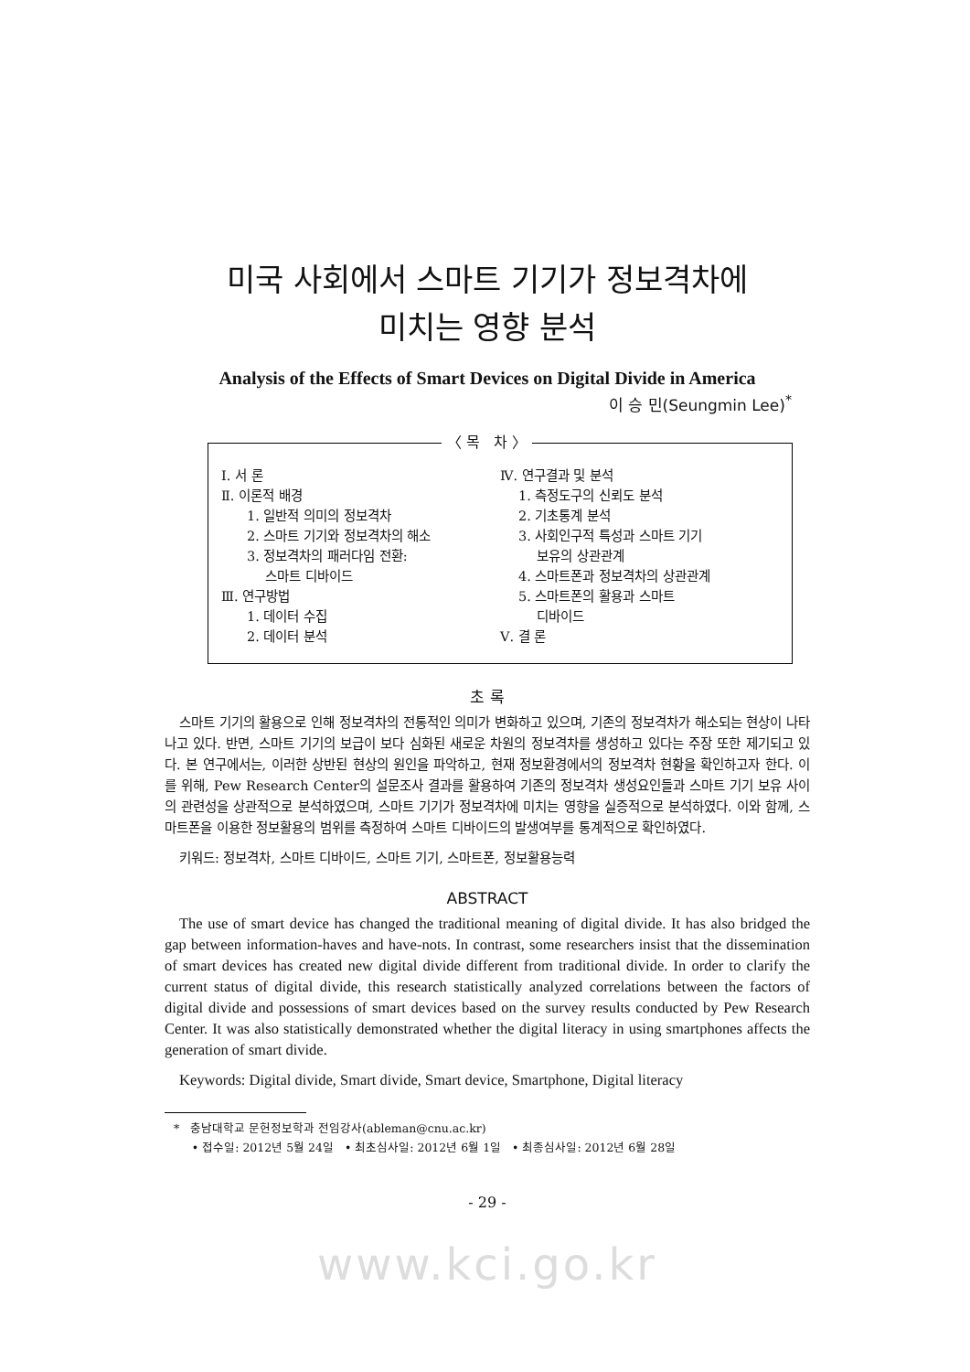미국 사회에서 스마트 기기가 정보격차에
미치는 영향 분석
Analysis of the Effects of Smart Devices on Digital Divide in America
이 승 민(Seungmin Lee)<sup>*</sup>
〈 목 차 〉
Ⅰ. 서 론
Ⅱ. 이론적 배경
1. 일반적 의미의 정보격차
2. 스마트 기기와 정보격차의 해소
3. 정보격차의 패러다임 전환:
스마트 디바이드
Ⅲ. 연구방법
1. 데이터 수집
2. 데이터 분석
Ⅳ. 연구결과 및 분석
1. 측정도구의 신뢰도 분석
2. 기초통계 분석
3. 사회인구적 특성과 스마트 기기
보유의 상관관계
4. 스마트폰과 정보격차의 상관관계
5. 스마트폰의 활용과 스마트
디바이드
Ⅴ. 결 론
초 록
스마트 기기의 활용으로 인해 정보격차의 전통적인 의미가 변화하고 있으며, 기존의 정보격차가 해소되는 현상이 나타나고 있다. 반면, 스마트 기기의 보급이 보다 심화된 새로운 차원의 정보격차를 생성하고 있다는 주장 또한 제기되고 있다. 본 연구에서는, 이러한 상반된 현상의 원인을 파악하고, 현재 정보환경에서의 정보격차 현황을 확인하고자 한다. 이를 위해, Pew Research Center의 설문조사 결과를 활용하여 기존의 정보격차 생성요인들과 스마트 기기 보유 사이의 관련성을 상관적으로 분석하였으며, 스마트 기기가 정보격차에 미치는 영향을 실증적으로 분석하였다. 이와 함께, 스마트폰을 이용한 정보활용의 범위를 측정하여 스마트 디바이드의 발생여부를 통계적으로 확인하였다.
키워드: 정보격차, 스마트 디바이드, 스마트 기기, 스마트폰, 정보활용능력
ABSTRACT
The use of smart device has changed the traditional meaning of digital divide. It has also bridged the gap between information-haves and have-nots. In contrast, some researchers insist that the dissemination of smart devices has created new digital divide different from traditional divide. In order to clarify the current status of digital divide, this research statistically analyzed correlations between the factors of digital divide and possessions of smart devices based on the survey results conducted by Pew Research Center. It was also statistically demonstrated whether the digital literacy in using smartphones affects the generation of smart divide.
Keywords: Digital divide, Smart divide, Smart device, Smartphone, Digital literacy
* 충남대학교 문헌정보학과 전임강사(ableman@cnu.ac.kr)
• 접수일: 2012년 5월 24일 • 최초심사일: 2012년 6월 1일 • 최종심사일: 2012년 6월 28일
- 29 -
www.kci.go.kr